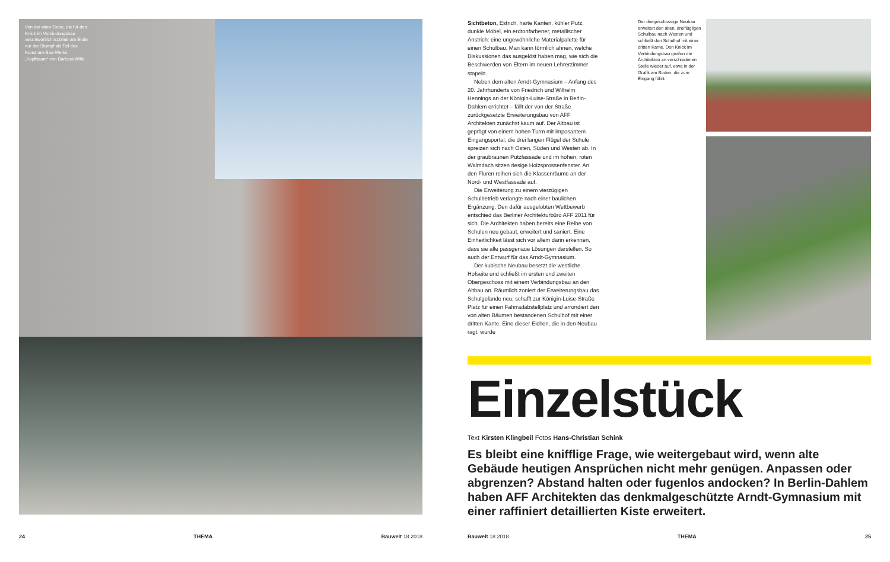Von der alten Eiche, die für den Knick im Verbindungs­bau verantwortlich ist,blieb am Ende nur der Stumpf als Teil des Kunst-am-Bau-Werks „Kopfbaum“ von Barbara Wille
Sichtbeton, Estrich, harte Kanten, kühler Putz, dunkle Möbel, ein erdtonfarbener, metallischer Anstrich: eine ungewöhnliche Materialpalette für einen Schulbau. Man kann förmlich ahnen, welche Diskussionen das ausgelöst haben mag, wie sich die Beschwerden von Eltern im neuen Lehrerzimmer stapeln.
Neben dem alten Arndt-Gymnasium – Anfang des 20. Jahrhunderts von Friedrich und Wilhelm Hennings an der Königin-Luise-Straße in Berlin-Dahlem errichtet – fällt der von der Straße zurückgesetzte Erweiterungsbau von AFF Architekten zunächst kaum auf. Der Altbau ist geprägt von einem hohen Turm mit imposantem Eingangsportal, die drei langen Flügel der Schule spreizen sich nach Osten, Süden und Westen ab. In der graubraunen Putzfassade und im hohen, roten Walmdach sitzen riesige Holzsprossenfenster. An den Fluren reihen sich die Klassenräume an der Nord- und Westfassade auf.
Die Erweiterung zu einem vierzügigen Schulbetrieb verlangte nach einer baulichen Ergänzung. Den dafür ausgelobten Wettbewerb entschied das Berliner Architekturbüro AFF 2011 für sich. Die Architekten haben bereits eine Reihe von Schulen neu gebaut, erweitert und saniert. Eine Einheitlichkeit lässt sich vor allem darin erkennen, dass sie alle passgenaue Lösungen darstellen. So auch der Entwurf für das Arndt-Gymnasium.
Der kubische Neubau besetzt die westliche Hofseite und schließt im ersten und zweiten Obergeschoss mit einem Verbindungsbau an den Altbau an. Räumlich zoniert der Erweiterungsbau das Schulgelände neu, schafft zur Königin-Luise-Straße Platz für einen Fahrradabstellplatz und arrondiert den von alten Bäumen bestandenen Schulhof mit einer dritten Kante. Eine dieser Eichen, die in den Neubau ragt, wurde
Der dreigeschossige Neubau erweitert den alten, dreiflügligen Schulbau nach Westen und schließt den Schulhof mit einer dritten Kante. Den Knick im Verbindungsbau greifen die Architekten an verschiedenen Stelle wieder auf, etwa in der Grafik am Boden, die zum Eingang führt.
Einzelstück
Text Kirsten Klingbeil Fotos Hans-Christian Schink
Es bleibt eine knifflige Frage, wie weitergebaut wird, wenn alte Gebäude heutigen Ansprüchen nicht mehr genügen. Anpassen oder abgrenzen? Abstand halten oder fugenlos andocken? In Berlin-Dahlem haben AFF Architekten das denkmalgeschützte Arndt-Gymnasium mit einer raffiniert detaillierten Kiste erweitert.
24 THEMA Bauwelt 18.2018 Bauwelt 18.2018 THEMA 25